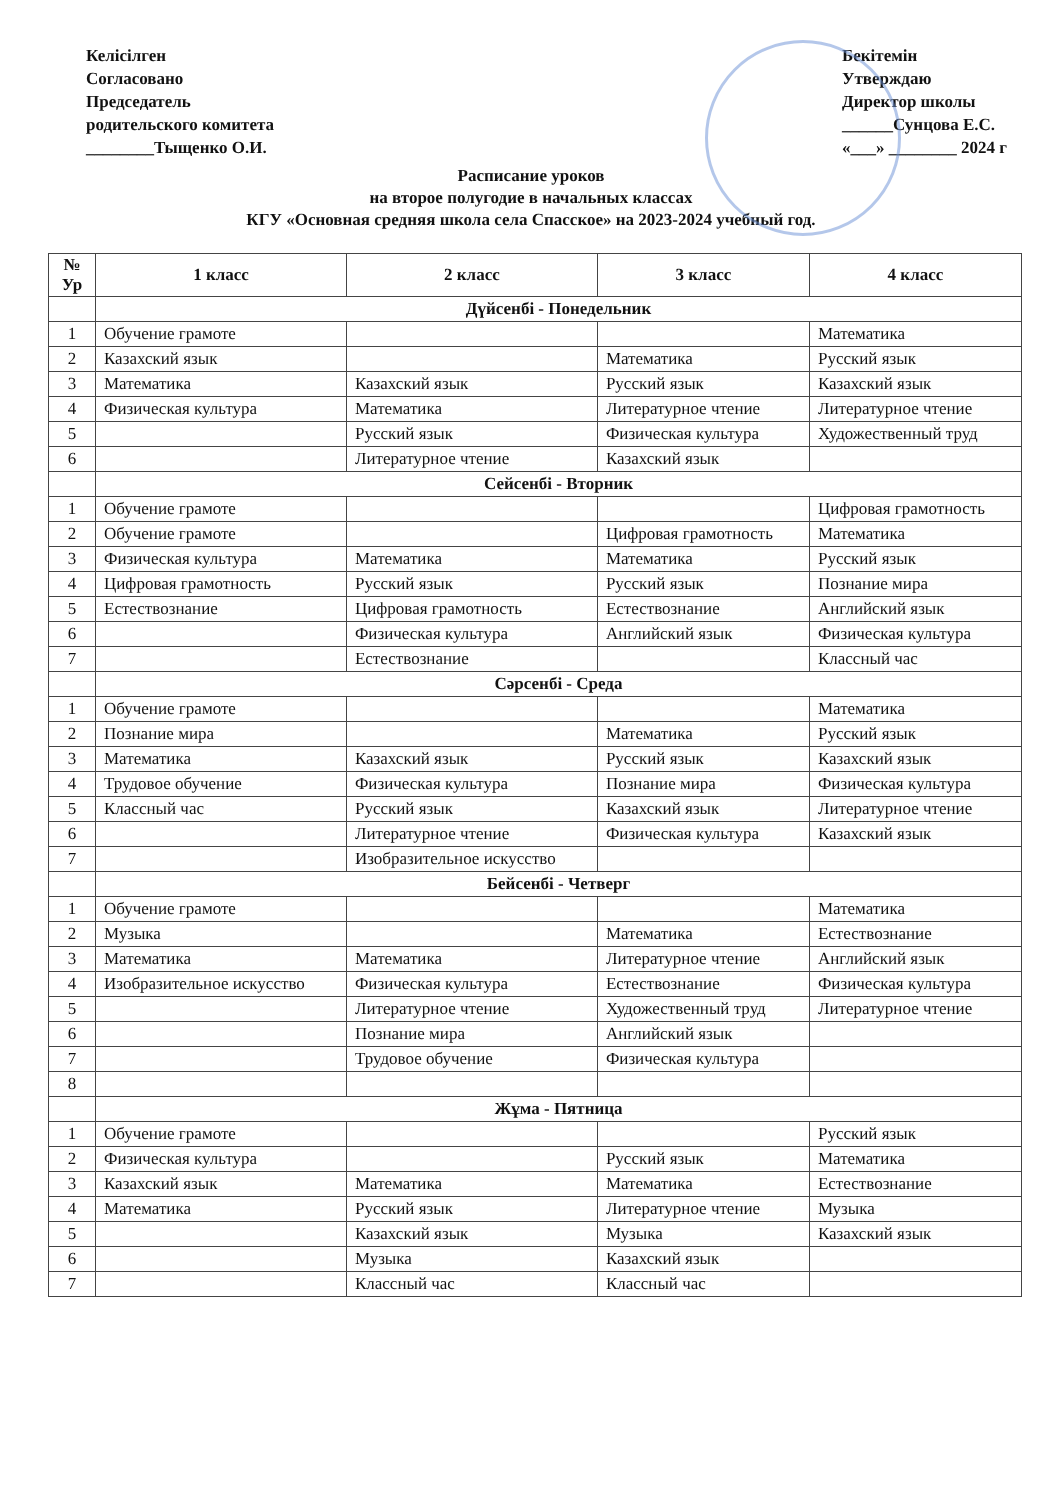Келісілген
Согласовано
Председатель
родительского комитета
________Тыщенко О.И.
Бекітемін
Утверждаю
Директор школы
______Сунцова Е.С.
«___» ________ 2024 г
Расписание уроков
на второе полугодие в начальных классах
КГУ «Основная средняя школа села Спасское» на 2023-2024 учебный год.
| № Ур | 1 класс | 2 класс | 3 класс | 4 класс |
| --- | --- | --- | --- | --- |
| | Дүйсенбі - Понедельник | | | |
| 1 | Обучение грамоте | | | Математика |
| 2 | Казахский язык | | Математика | Русский язык |
| 3 | Математика | Казахский язык | Русский язык | Казахский язык |
| 4 | Физическая культура | Математика | Литературное чтение | Литературное чтение |
| 5 | | Русский язык | Физическая культура | Художественный труд |
| 6 | | Литературное чтение | Казахский язык | |
| | Сейсенбі - Вторник | | | |
| 1 | Обучение грамоте | | | Цифровая грамотность |
| 2 | Обучение грамоте | | Цифровая грамотность | Математика |
| 3 | Физическая культура | Математика | Математика | Русский язык |
| 4 | Цифровая грамотность | Русский язык | Русский язык | Познание мира |
| 5 | Естествознание | Цифровая грамотность | Естествознание | Английский язык |
| 6 | | Физическая культура | Английский язык | Физическая культура |
| 7 | | Естествознание | | Классный час |
| | Сәрсенбі - Среда | | | |
| 1 | Обучение грамоте | | | Математика |
| 2 | Познание мира | | Математика | Русский язык |
| 3 | Математика | Казахский язык | Русский язык | Казахский язык |
| 4 | Трудовое обучение | Физическая культура | Познание мира | Физическая культура |
| 5 | Классный час | Русский язык | Казахский язык | Литературное чтение |
| 6 | | Литературное чтение | Физическая культура | Казахский язык |
| 7 | | Изобразительное искусство | | |
| | Бейсенбі - Четверг | | | |
| 1 | Обучение грамоте | | | Математика |
| 2 | Музыка | | Математика | Естествознание |
| 3 | Математика | Математика | Литературное чтение | Английский язык |
| 4 | Изобразительное искусство | Физическая культура | Естествознание | Физическая культура |
| 5 | | Литературное чтение | Художественный труд | Литературное чтение |
| 6 | | Познание мира | Английский язык | |
| 7 | | Трудовое обучение | Физическая культура | |
| 8 | | | | |
| | Жұма - Пятница | | | |
| 1 | Обучение грамоте | | | Русский язык |
| 2 | Физическая культура | | Русский язык | Математика |
| 3 | Казахский язык | Математика | Математика | Естествознание |
| 4 | Математика | Русский язык | Литературное чтение | Музыка |
| 5 | | Казахский язык | Музыка | Казахский язык |
| 6 | | Музыка | Казахский язык | |
| 7 | | Классный час | Классный час | |